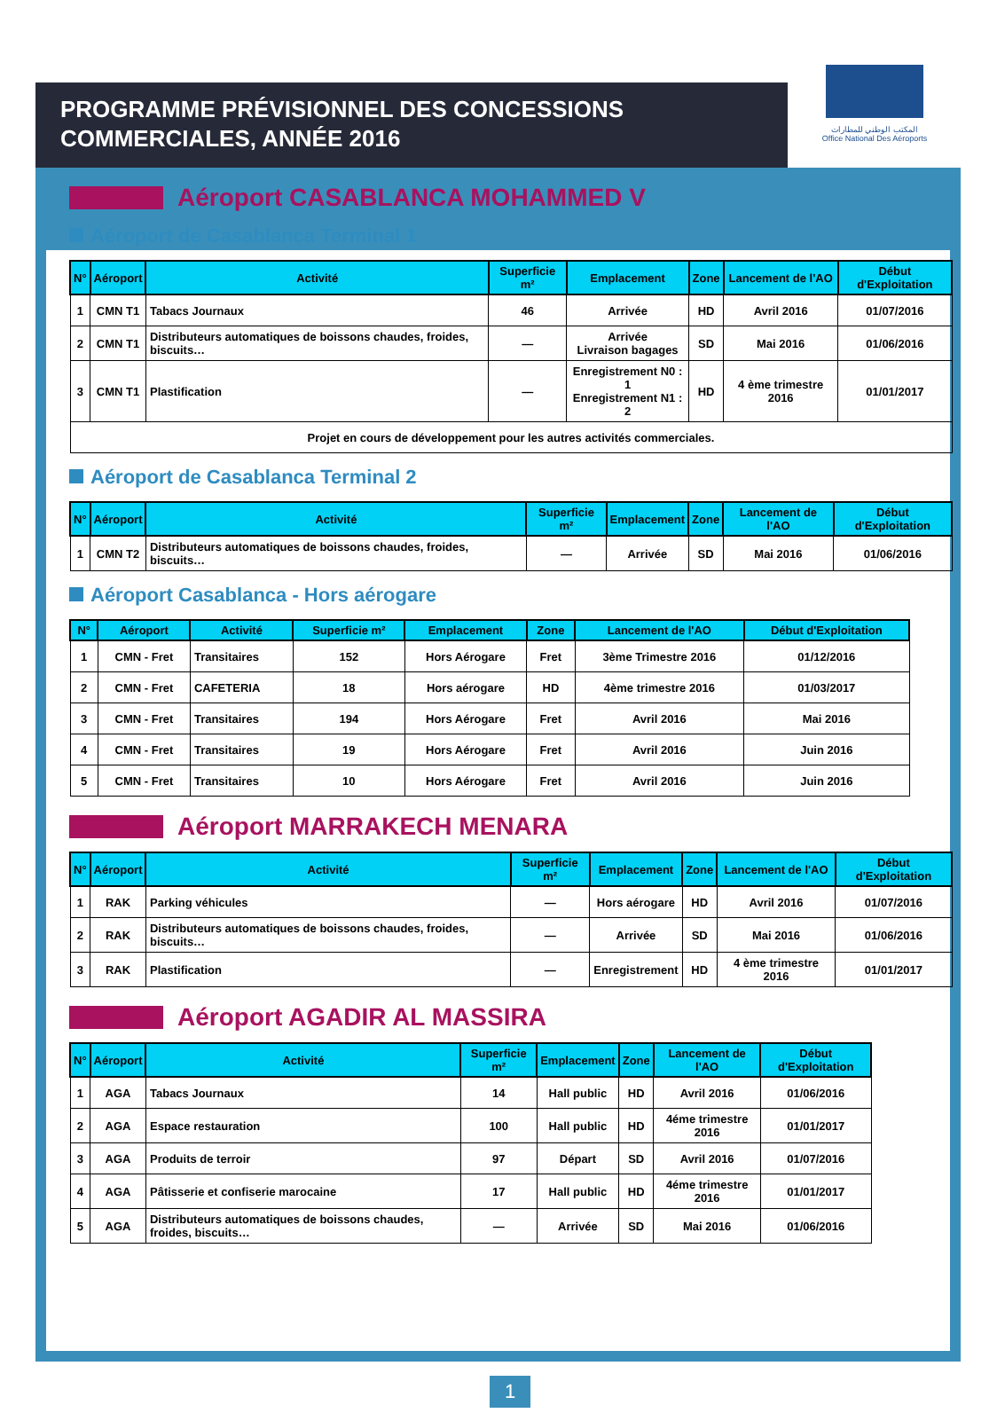PROGRAMME PRÉVISIONNEL DES CONCESSIONS COMMERCIALES, ANNÉE 2016
المكتب الوطني للمطارات
Office National Des Aéroports
Aéroport CASABLANCA MOHAMMED V
Aéroport de Casablanca Terminal 1
| N° | Aéroport | Activité | Superficie m² | Emplacement | Zone | Lancement de l'AO | Début d'Exploitation |
| --- | --- | --- | --- | --- | --- | --- | --- |
| 1 | CMN T1 | Tabacs Journaux | 46 | Arrivée | HD | Avril 2016 | 01/07/2016 |
| 2 | CMN T1 | Distributeurs automatiques de boissons chaudes, froides, biscuits… | — | Arrivée Livraison bagages | SD | Mai 2016 | 01/06/2016 |
| 3 | CMN T1 | Plastification | — | Enregistrement N0 : 1 Enregistrement N1 : 2 | HD | 4 ème trimestre 2016 | 01/01/2017 |
| Projet en cours de développement pour les autres activités commerciales. | | | | | | | |
Aéroport de Casablanca Terminal 2
| N° | Aéroport | Activité | Superficie m² | Emplacement | Zone | Lancement de l'AO | Début d'Exploitation |
| --- | --- | --- | --- | --- | --- | --- | --- |
| 1 | CMN T2 | Distributeurs automatiques de boissons chaudes, froides, biscuits… | — | Arrivée | SD | Mai 2016 | 01/06/2016 |
Aéroport Casablanca - Hors aérogare
| N° | Aéroport | Activité | Superficie m² | Emplacement | Zone | Lancement de l'AO | Début d'Exploitation |
| --- | --- | --- | --- | --- | --- | --- | --- |
| 1 | CMN - Fret | Transitaires | 152 | Hors Aérogare | Fret | 3ème Trimestre 2016 | 01/12/2016 |
| 2 | CMN - Fret | CAFETERIA | 18 | Hors aérogare | HD | 4ème trimestre 2016 | 01/03/2017 |
| 3 | CMN - Fret | Transitaires | 194 | Hors Aérogare | Fret | Avril 2016 | Mai 2016 |
| 4 | CMN - Fret | Transitaires | 19 | Hors Aérogare | Fret | Avril 2016 | Juin 2016 |
| 5 | CMN - Fret | Transitaires | 10 | Hors Aérogare | Fret | Avril 2016 | Juin 2016 |
Aéroport MARRAKECH MENARA
| N° | Aéroport | Activité | Superficie m² | Emplacement | Zone | Lancement de l'AO | Début d'Exploitation |
| --- | --- | --- | --- | --- | --- | --- | --- |
| 1 | RAK | Parking véhicules | — | Hors aérogare | HD | Avril 2016 | 01/07/2016 |
| 2 | RAK | Distributeurs automatiques de boissons chaudes, froides, biscuits… | — | Arrivée | SD | Mai 2016 | 01/06/2016 |
| 3 | RAK | Plastification | — | Enregistrement | HD | 4 ème trimestre 2016 | 01/01/2017 |
Aéroport AGADIR AL MASSIRA
| N° | Aéroport | Activité | Superficie m² | Emplacement | Zone | Lancement de l'AO | Début d'Exploitation |
| --- | --- | --- | --- | --- | --- | --- | --- |
| 1 | AGA | Tabacs Journaux | 14 | Hall public | HD | Avril 2016 | 01/06/2016 |
| 2 | AGA | Espace restauration | 100 | Hall public | HD | 4éme trimestre 2016 | 01/01/2017 |
| 3 | AGA | Produits de terroir | 97 | Départ | SD | Avril 2016 | 01/07/2016 |
| 4 | AGA | Pâtisserie et confiserie marocaine | 17 | Hall public | HD | 4éme trimestre 2016 | 01/01/2017 |
| 5 | AGA | Distributeurs automatiques de boissons chaudes, froides, biscuits… | — | Arrivée | SD | Mai 2016 | 01/06/2016 |
1